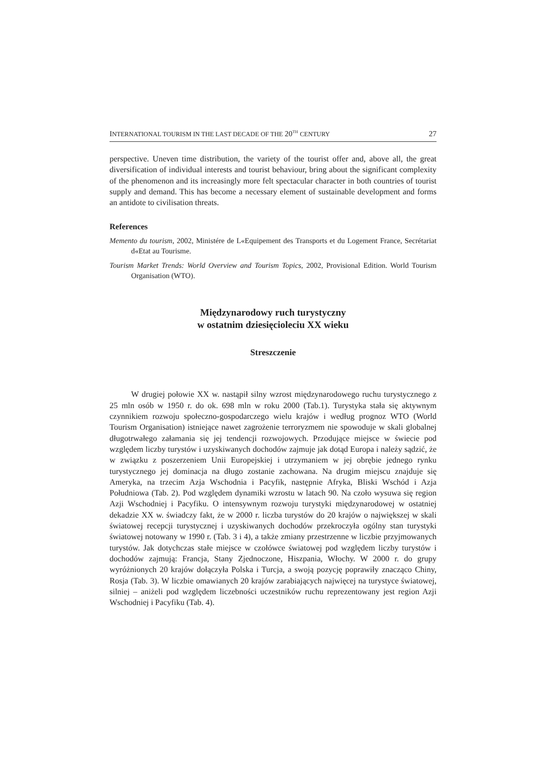INTERNATIONAL TOURISM IN THE LAST DECADE OF THE 20<sup>TH</sup> CENTURY 27
perspective. Uneven time distribution, the variety of the tourist offer and, above all, the great diversification of individual interests and tourist behaviour, bring about the significant complexity of the phenomenon and its increasingly more felt spectacular character in both countries of tourist supply and demand. This has become a necessary element of sustainable development and forms an antidote to civilisation threats.
References
Memento du tourism, 2002, Ministére de L«Equipement des Transports et du Logement France, Secrétariat d«Etat au Tourisme.
Tourism Market Trends: World Overview and Tourism Topics, 2002, Provisional Edition. World Tourism Organisation (WTO).
Międzynarodowy ruch turystyczny
w ostatnim dziesięcioleciu XX wieku
Streszczenie
W drugiej połowie XX w. nastąpił silny wzrost międzynarodowego ruchu turystycznego z 25 mln osób w 1950 r. do ok. 698 mln w roku 2000 (Tab.1). Turystyka stała się aktywnym czynnikiem rozwoju społeczno-gospodarczego wielu krajów i według prognoz WTO (World Tourism Organisation) istniejące nawet zagrożenie terroryzmem nie spowoduje w skali globalnej długotrwałego załamania się jej tendencji rozwojowych. Przodujące miejsce w świecie pod względem liczby turystów i uzyskiwanych dochodów zajmuje jak dotąd Europa i należy sądzić, że w związku z poszerzeniem Unii Europejskiej i utrzymaniem w jej obrębie jednego rynku turystycznego jej dominacja na długo zostanie zachowana. Na drugim miejscu znajduje się Ameryka, na trzecim Azja Wschodnia i Pacyfik, następnie Afryka, Bliski Wschód i Azja Południowa (Tab. 2). Pod względem dynamiki wzrostu w latach 90. Na czoło wysuwa się region Azji Wschodniej i Pacyfiku. O intensywnym rozwoju turystyki międzynarodowej w ostatniej dekadzie XX w. świadczy fakt, że w 2000 r. liczba turystów do 20 krajów o największej w skali światowej recepcji turystycznej i uzyskiwanych dochodów przekroczyła ogólny stan turystyki światowej notowany w 1990 r. (Tab. 3 i 4), a także zmiany przestrzenne w liczbie przyjmowanych turystów. Jak dotychczas stałe miejsce w czołówce światowej pod względem liczby turystów i dochodów zajmują: Francja, Stany Zjednoczone, Hiszpania, Włochy. W 2000 r. do grupy wyróżnionych 20 krajów dołączyła Polska i Turcja, a swoją pozycję poprawiły znacząco Chiny, Rosja (Tab. 3). W liczbie omawianych 20 krajów zarabiających najwięcej na turystyce światowej, silniej – aniżeli pod względem liczebności uczestników ruchu reprezentowany jest region Azji Wschodniej i Pacyfiku (Tab. 4).